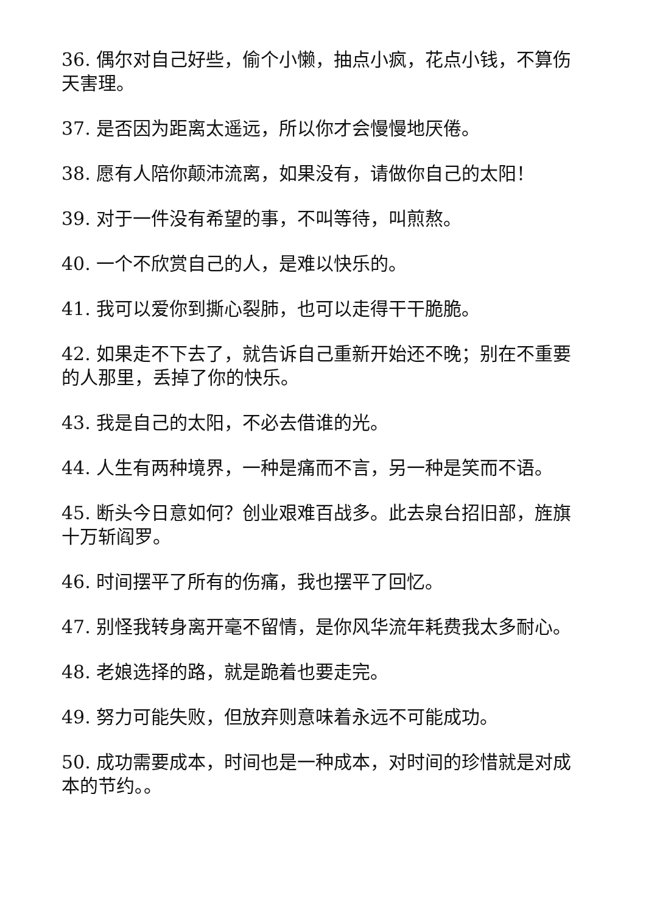36. 偶尔对自己好些，偷个小懒，抽点小疯，花点小钱，不算伤天害理。
37. 是否因为距离太遥远，所以你才会慢慢地厌倦。
38. 愿有人陪你颠沛流离，如果没有，请做你自己的太阳！
39. 对于一件没有希望的事，不叫等待，叫煎熬。
40. 一个不欣赏自己的人，是难以快乐的。
41. 我可以爱你到撕心裂肺，也可以走得干干脆脆。
42. 如果走不下去了，就告诉自己重新开始还不晚；别在不重要的人那里，丢掉了你的快乐。
43. 我是自己的太阳，不必去借谁的光。
44. 人生有两种境界，一种是痛而不言，另一种是笑而不语。
45. 断头今日意如何？创业艰难百战多。此去泉台招旧部，旌旗十万斩阎罗。
46. 时间摆平了所有的伤痛，我也摆平了回忆。
47. 别怪我转身离开毫不留情，是你风华流年耗费我太多耐心。
48. 老娘选择的路，就是跪着也要走完。
49. 努力可能失败，但放弃则意味着永远不可能成功。
50. 成功需要成本，时间也是一种成本，对时间的珍惜就是对成本的节约。。